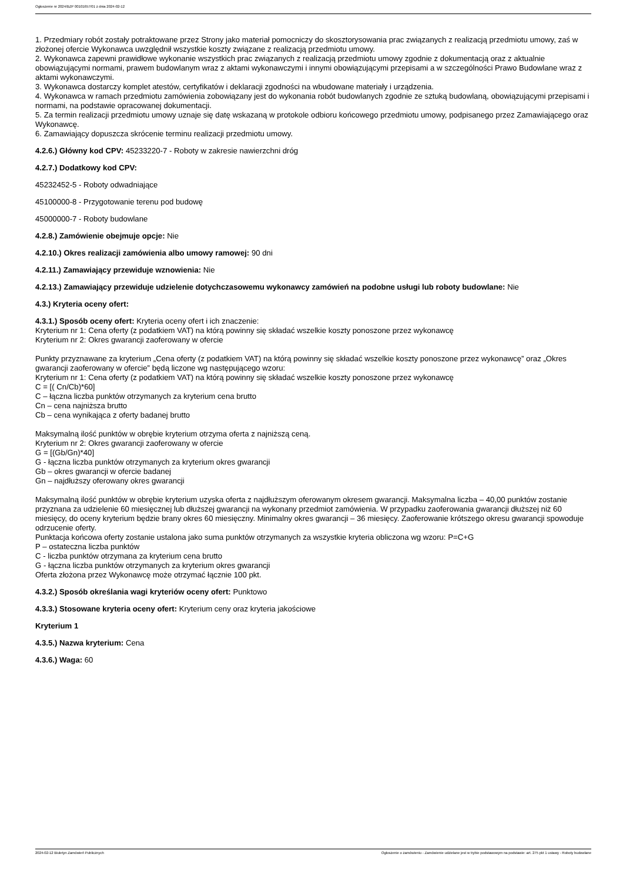Ogłoszenie nr 2024/BZP 00101657/01 z dnia 2024-02-12
1. Przedmiary robót zostały potraktowane przez Strony jako materiał pomocniczy do skosztorysowania prac związanych z realizacją przedmiotu umowy, zaś w złożonej ofercie Wykonawca uwzględnił wszystkie koszty związane z realizacją przedmiotu umowy.
2. Wykonawca zapewni prawidłowe wykonanie wszystkich prac związanych z realizacją przedmiotu umowy zgodnie z dokumentacją oraz z aktualnie obowiązującymi normami, prawem budowlanym wraz z aktami wykonawczymi i innymi obowiązującymi przepisami a w szczególności Prawo Budowlane wraz z aktami wykonawczymi.
3. Wykonawca dostarczy komplet atestów, certyfikatów i deklaracji zgodności na wbudowane materiały i urządzenia.
4. Wykonawca w ramach przedmiotu zamówienia zobowiązany jest do wykonania robót budowlanych zgodnie ze sztuką budowlaną, obowiązującymi przepisami i normami, na podstawie opracowanej dokumentacji.
5. Za termin realizacji przedmiotu umowy uznaje się datę wskazaną w protokole odbioru końcowego przedmiotu umowy, podpisanego przez Zamawiającego oraz Wykonawcę.
6. Zamawiający dopuszcza skrócenie terminu realizacji przedmiotu umowy.
4.2.6.) Główny kod CPV: 45233220-7 - Roboty w zakresie nawierzchni dróg
4.2.7.) Dodatkowy kod CPV:
45232452-5 - Roboty odwadniające
45100000-8 - Przygotowanie terenu pod budowę
45000000-7 - Roboty budowlane
4.2.8.) Zamówienie obejmuje opcje: Nie
4.2.10.) Okres realizacji zamówienia albo umowy ramowej: 90 dni
4.2.11.) Zamawiający przewiduje wznowienia: Nie
4.2.13.) Zamawiający przewiduje udzielenie dotychczasowemu wykonawcy zamówień na podobne usługi lub roboty budowlane: Nie
4.3.) Kryteria oceny ofert:
4.3.1.) Sposób oceny ofert: Kryteria oceny ofert i ich znaczenie:
Kryterium nr 1: Cena oferty (z podatkiem VAT) na którą powinny się składać wszelkie koszty ponoszone przez wykonawcę
Kryterium nr 2: Okres gwarancji zaoferowany w ofercie
Punkty przyznawane za kryterium „Cena oferty (z podatkiem VAT) na którą powinny się składać wszelkie koszty ponoszone przez wykonawcę” oraz „Okres gwarancji zaoferowany w ofercie” będą liczone wg następującego wzoru:
Kryterium nr 1: Cena oferty (z podatkiem VAT) na którą powinny się składać wszelkie koszty ponoszone przez wykonawcę
C = [( Cn/Cb)*60]
C – łączna liczba punktów otrzymanych za kryterium cena brutto
Cn – cena najniższa brutto
Cb – cena wynikająca z oferty badanej brutto
Maksymalną ilość punktów w obrębie kryterium otrzyma oferta z najniższą ceną.
Kryterium nr 2: Okres gwarancji zaoferowany w ofercie
G = [(Gb/Gn)*40]
G - łączna liczba punktów otrzymanych za kryterium okres gwarancji
Gb – okres gwarancji w ofercie badanej
Gn – najdłuższy oferowany okres gwarancji
Maksymalną ilość punktów w obrębie kryterium uzyska oferta z najdłuższym oferowanym okresem gwarancji. Maksymalna liczba – 40,00 punktów zostanie przyznana za udzielenie 60 miesięcznej lub dłuższej gwarancji na wykonany przedmiot zamówienia. W przypadku zaoferowania gwarancji dłuższej niż 60 miesięcy, do oceny kryterium będzie brany okres 60 miesięczny. Minimalny okres gwarancji – 36 miesięcy. Zaoferowanie krótszego okresu gwarancji spowoduje odrzucenie oferty.
Punktacja końcowa oferty zostanie ustalona jako suma punktów otrzymanych za wszystkie kryteria obliczona wg wzoru: P=C+G
P – ostateczna liczba punktów
C - liczba punktów otrzymana za kryterium cena brutto
G - łączna liczba punktów otrzymanych za kryterium okres gwarancji
Oferta złożona przez Wykonawcę może otrzymać łącznie 100 pkt.
4.3.2.) Sposób określania wagi kryteriów oceny ofert: Punktowo
4.3.3.) Stosowane kryteria oceny ofert: Kryterium ceny oraz kryteria jakościowe
Kryterium 1
4.3.5.) Nazwa kryterium: Cena
4.3.6.) Waga: 60
2024-02-12 Biuletyn Zamówień Publicznych Ogłoszenie o zamówieniu - Zamówienie udzielane jest w trybie podstawowym na podstawie: art. 275 pkt 1 ustawy - Roboty budowlane